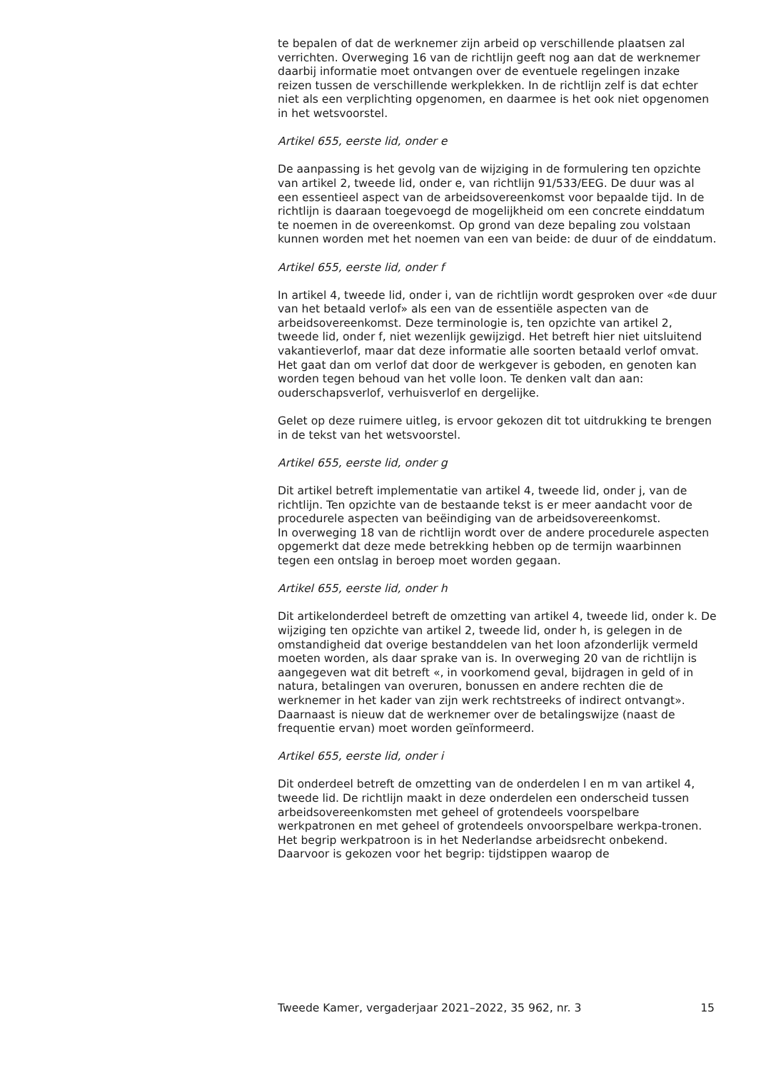te bepalen of dat de werknemer zijn arbeid op verschillende plaatsen zal verrichten. Overweging 16 van de richtlijn geeft nog aan dat de werknemer daarbij informatie moet ontvangen over de eventuele regelingen inzake reizen tussen de verschillende werkplekken. In de richtlijn zelf is dat echter niet als een verplichting opgenomen, en daarmee is het ook niet opgenomen in het wetsvoorstel.
Artikel 655, eerste lid, onder e
De aanpassing is het gevolg van de wijziging in de formulering ten opzichte van artikel 2, tweede lid, onder e, van richtlijn 91/533/EEG. De duur was al een essentieel aspect van de arbeidsovereenkomst voor bepaalde tijd. In de richtlijn is daaraan toegevoegd de mogelijkheid om een concrete einddatum te noemen in de overeenkomst. Op grond van deze bepaling zou volstaan kunnen worden met het noemen van een van beide: de duur of de einddatum.
Artikel 655, eerste lid, onder f
In artikel 4, tweede lid, onder i, van de richtlijn wordt gesproken over «de duur van het betaald verlof» als een van de essentiële aspecten van de arbeidsovereenkomst. Deze terminologie is, ten opzichte van artikel 2, tweede lid, onder f, niet wezenlijk gewijzigd. Het betreft hier niet uitsluitend vakantieverlof, maar dat deze informatie alle soorten betaald verlof omvat. Het gaat dan om verlof dat door de werkgever is geboden, en genoten kan worden tegen behoud van het volle loon. Te denken valt dan aan: ouderschapsverlof, verhuisverlof en dergelijke.
Gelet op deze ruimere uitleg, is ervoor gekozen dit tot uitdrukking te brengen in de tekst van het wetsvoorstel.
Artikel 655, eerste lid, onder g
Dit artikel betreft implementatie van artikel 4, tweede lid, onder j, van de richtlijn. Ten opzichte van de bestaande tekst is er meer aandacht voor de procedurele aspecten van beëindiging van de arbeidsovereenkomst.
In overweging 18 van de richtlijn wordt over de andere procedurele aspecten opgemerkt dat deze mede betrekking hebben op de termijn waarbinnen tegen een ontslag in beroep moet worden gegaan.
Artikel 655, eerste lid, onder h
Dit artikelonderdeel betreft de omzetting van artikel 4, tweede lid, onder k. De wijziging ten opzichte van artikel 2, tweede lid, onder h, is gelegen in de omstandigheid dat overige bestanddelen van het loon afzonderlijk vermeld moeten worden, als daar sprake van is. In overweging 20 van de richtlijn is aangegeven wat dit betreft «, in voorkomend geval, bijdragen in geld of in natura, betalingen van overuren, bonussen en andere rechten die de werknemer in het kader van zijn werk rechtstreeks of indirect ontvangt». Daarnaast is nieuw dat de werknemer over de betalingswijze (naast de frequentie ervan) moet worden geïnformeerd.
Artikel 655, eerste lid, onder i
Dit onderdeel betreft de omzetting van de onderdelen l en m van artikel 4, tweede lid. De richtlijn maakt in deze onderdelen een onderscheid tussen arbeidsovereenkomsten met geheel of grotendeels voorspelbare werkpatronen en met geheel of grotendeels onvoorspelbare werkpa-tronen. Het begrip werkpatroon is in het Nederlandse arbeidsrecht onbekend. Daarvoor is gekozen voor het begrip: tijdstippen waarop de
Tweede Kamer, vergaderjaar 2021–2022, 35 962, nr. 3 15